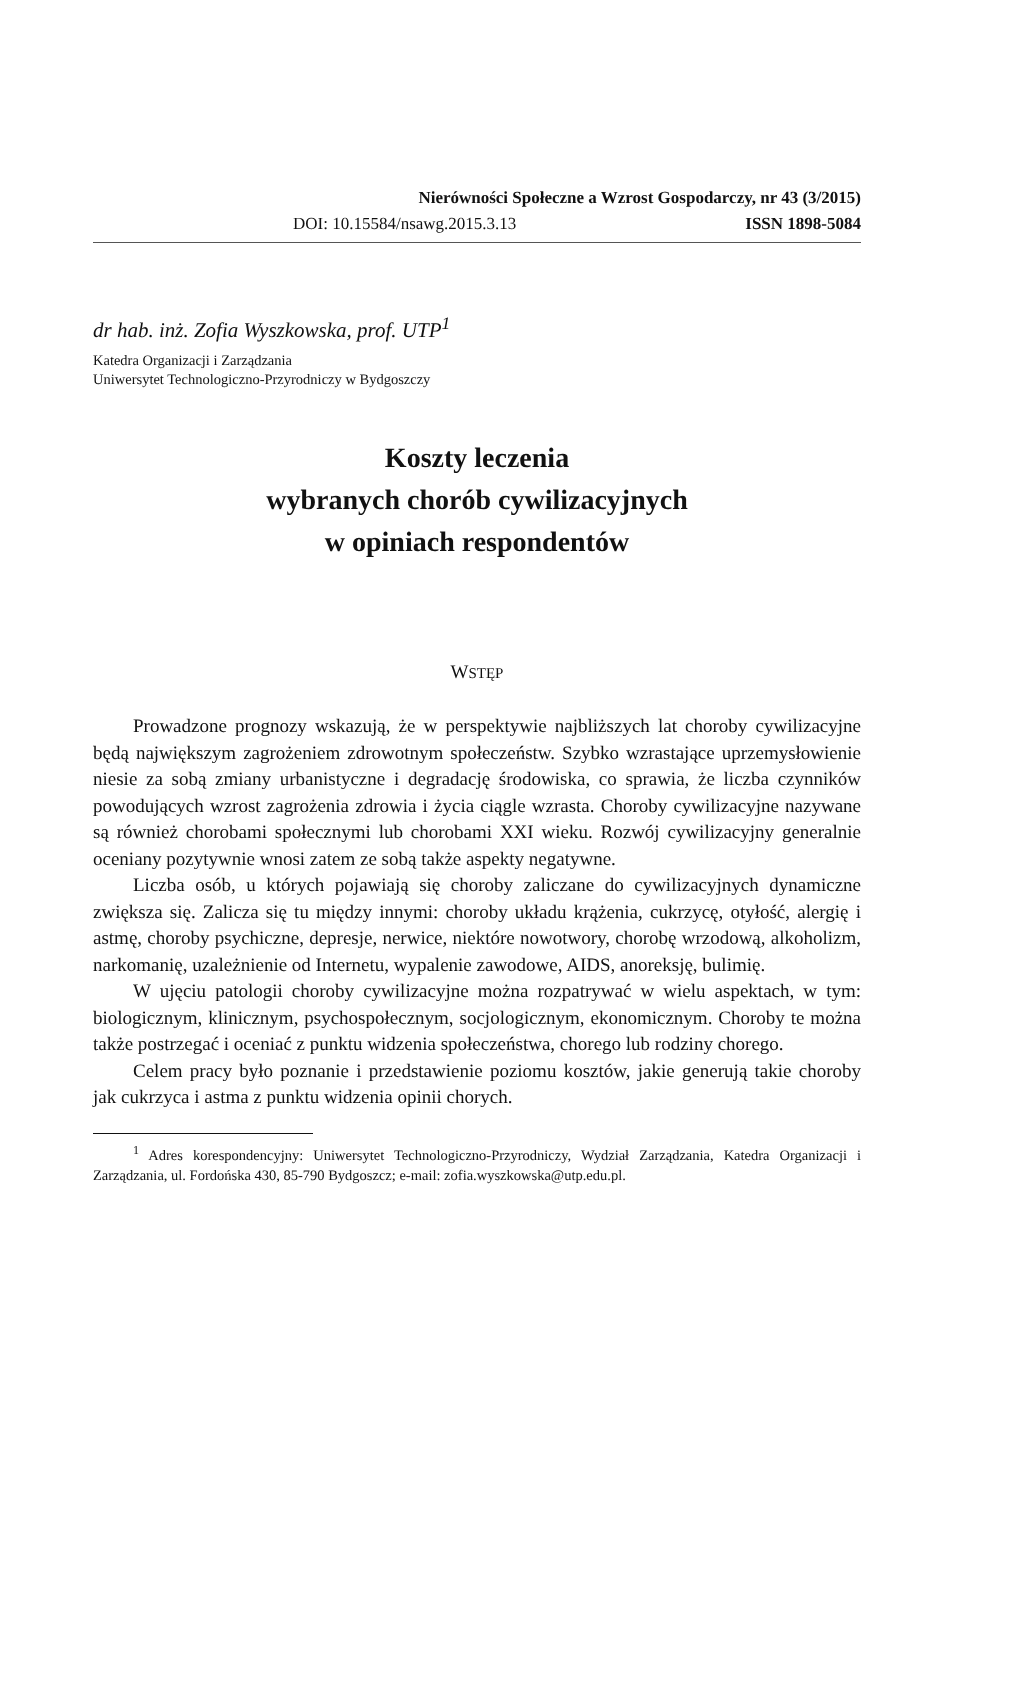Nierówności Społeczne a Wzrost Gospodarczy, nr 43 (3/2015)
DOI: 10.15584/nsawg.2015.3.13 ISSN 1898-5084
dr hab. inż. Zofia Wyszkowska, prof. UTP<sup>1</sup>
Katedra Organizacji i Zarządzania
Uniwersytet Technologiczno-Przyrodniczy w Bydgoszczy
Koszty leczenia
wybranych chorób cywilizacyjnych
w opiniach respondentów
WSTĘP
Prowadzone prognozy wskazują, że w perspektywie najbliższych lat choroby cywilizacyjne będą największym zagrożeniem zdrowotnym społeczeństw. Szybko wzrastające uprzemysłowienie niesie za sobą zmiany urbanistyczne i degradację środowiska, co sprawia, że liczba czynników powodujących wzrost zagrożenia zdrowia i życia ciągle wzrasta. Choroby cywilizacyjne nazywane są również chorobami społecznymi lub chorobami XXI wieku. Rozwój cywilizacyjny generalnie oceniany pozytywnie wnosi zatem ze sobą także aspekty negatywne.
Liczba osób, u których pojawiają się choroby zaliczane do cywilizacyjnych dynamiczne zwiększa się. Zalicza się tu między innymi: choroby układu krążenia, cukrzycę, otyłość, alergię i astmę, choroby psychiczne, depresje, nerwice, niektóre nowotwory, chorobę wrzodową, alkoholizm, narkomanię, uzależnienie od Internetu, wypalenie zawodowe, AIDS, anoreksję, bulimię.
W ujęciu patologii choroby cywilizacyjne można rozpatrywać w wielu aspektach, w tym: biologicznym, klinicznym, psychospołecznym, socjologicznym, ekonomicznym. Choroby te można także postrzegać i oceniać z punktu widzenia społeczeństwa, chorego lub rodziny chorego.
Celem pracy było poznanie i przedstawienie poziomu kosztów, jakie generują takie choroby jak cukrzyca i astma z punktu widzenia opinii chorych.
<sup>1</sup> Adres korespondencyjny: Uniwersytet Technologiczno-Przyrodniczy, Wydział Zarządzania, Katedra Organizacji i Zarządzania, ul. Fordońska 430, 85-790 Bydgoszcz; e-mail: zofia.wyszkowska@utp.edu.pl.